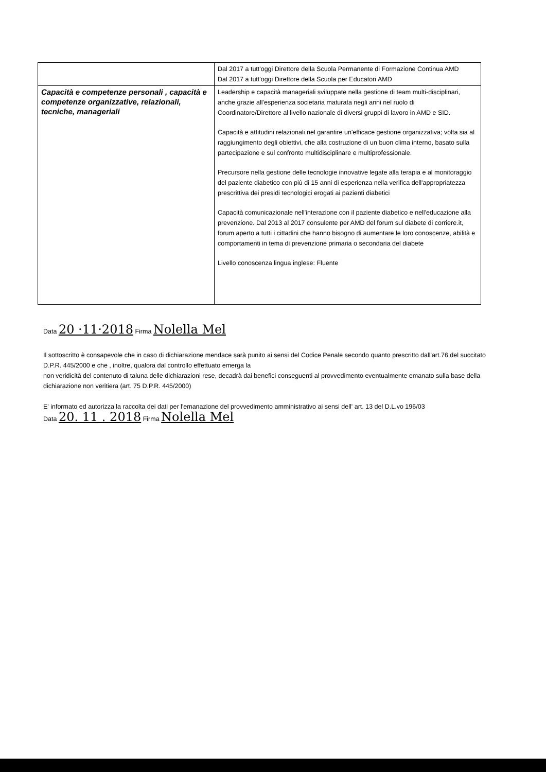| | Dal 2017 a tutt'oggi Direttore della Scuola Permanente di Formazione Continua AMD Dal 2017 a tutt'oggi Direttore della Scuola per Educatori AMD |
| Capacità e competenze personali , capacità e competenze organizzative, relazionali, tecniche, manageriali | Leadership e capacità manageriali sviluppate nella gestione di team multi-disciplinari, anche grazie all'esperienza societaria maturata negli anni nel ruolo di Coordinatore/Direttore al livello nazionale di diversi gruppi di lavoro in AMD e SID. Capacità e attitudini relazionali nel garantire un'efficace gestione organizzativa; volta sia al raggiungimento degli obiettivi, che alla costruzione di un buon clima interno, basato sulla partecipazione e sul confronto multidisciplinare e multiprofessionale. Precursore nella gestione delle tecnologie innovative legate alla terapia e al monitoraggio del paziente diabetico con più di 15 anni di esperienza nella verifica dell'appropriatezza prescrittiva dei presidi tecnologici erogati ai pazienti diabetici Capacità comunicazionale nell'interazione con il paziente diabetico e nell'educazione alla prevenzione. Dal 2013 al 2017 consulente per AMD del forum sul diabete di corriere.it, forum aperto a tutti i cittadini che hanno bisogno di aumentare le loro conoscenze, abilità e comportamenti in tema di prevenzione primaria o secondaria del diabete Livello conoscenza lingua inglese: Fluente |
Data 20 ·11·2018 Firma Nolella Mel
Il sottoscritto è consapevole che in caso di dichiarazione mendace sarà punito ai sensi del Codice Penale secondo quanto prescritto dall'art.76 del succitato D.P.R. 445/2000 e che , inoltre, qualora dal controllo effettuato emerga la
non veridicità del contenuto di taluna delle dichiarazioni rese, decadrà dai benefici conseguenti al provvedimento eventualmente emanato sulla base della dichiarazione non veritiera (art. 75 D.P.R. 445/2000)
E' informato ed autorizza la raccolta dei dati per l'emanazione del provvedimento amministrativo ai sensi dell' art. 13 del D.L.vo 196/03
Data 20. 11 . 2018 Firma Nolella Mel